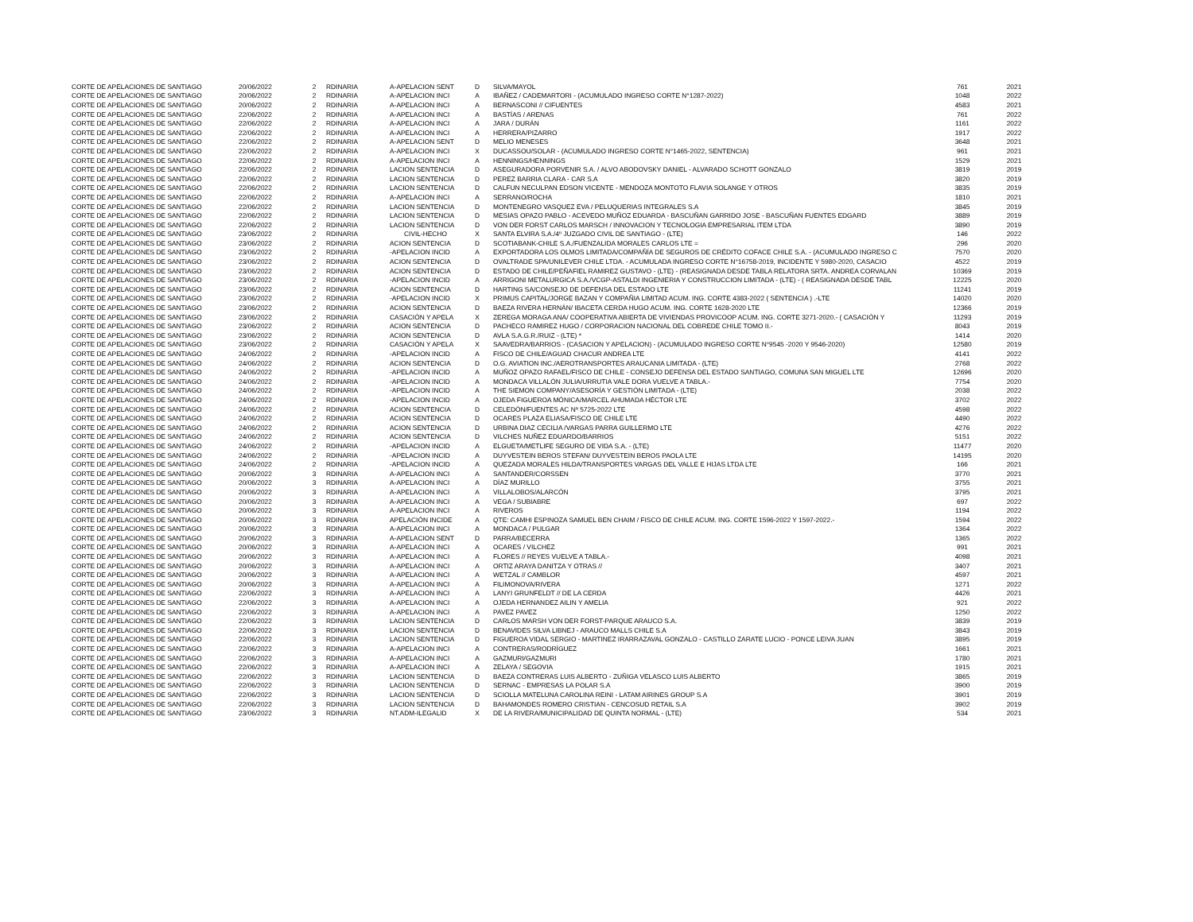| CORTE DE APELACIONES DE SANTIAGO | 20/06/2022 | 2 | RDINARIA | A-APELACION SENT | D | SILVA/MAYOL | 761 | 2021 |
| CORTE DE APELACIONES DE SANTIAGO | 20/06/2022 | 2 | RDINARIA | A-APELACION INCI | A | IBAÑEZ / CADEMARTORI - (ACUMULADO INGRESO CORTE N°1287-2022) | 1048 | 2022 |
| CORTE DE APELACIONES DE SANTIAGO | 20/06/2022 | 2 | RDINARIA | A-APELACION INCI | A | BERNASCONI // CIFUENTES | 4583 | 2021 |
| CORTE DE APELACIONES DE SANTIAGO | 22/06/2022 | 2 | RDINARIA | A-APELACION INCI | A | BASTÍAS / ARENAS | 761 | 2022 |
| CORTE DE APELACIONES DE SANTIAGO | 22/06/2022 | 2 | RDINARIA | A-APELACION INCI | A | JARA / DURÁN | 1161 | 2022 |
| CORTE DE APELACIONES DE SANTIAGO | 22/06/2022 | 2 | RDINARIA | A-APELACION INCI | A | HERRERA/PIZARRO | 1917 | 2022 |
| CORTE DE APELACIONES DE SANTIAGO | 22/06/2022 | 2 | RDINARIA | A-APELACION SENT | D | MELIO MENESES | 3648 | 2021 |
| CORTE DE APELACIONES DE SANTIAGO | 22/06/2022 | 2 | RDINARIA | A-APELACION INCI | X | DUCASSOU/SOLAR - (ACUMULADO INGRESO CORTE N°1465-2022, SENTENCIA) | 961 | 2021 |
| CORTE DE APELACIONES DE SANTIAGO | 22/06/2022 | 2 | RDINARIA | A-APELACION INCI | A | HENNINGS/HENNINGS | 1529 | 2021 |
| CORTE DE APELACIONES DE SANTIAGO | 22/06/2022 | 2 | RDINARIA | LACION SENTENCIA | D | ASEGURADORA PORVENIR S.A. / ALVO ABODOVSKY DANIEL - ALVARADO SCHOTT GONZALO | 3819 | 2019 |
| CORTE DE APELACIONES DE SANTIAGO | 22/06/2022 | 2 | RDINARIA | LACION SENTENCIA | D | PEREZ BARRIA CLARA - CAR S.A | 3820 | 2019 |
| CORTE DE APELACIONES DE SANTIAGO | 22/06/2022 | 2 | RDINARIA | LACION SENTENCIA | D | CALFUN NECULPAN EDSON VICENTE - MENDOZA MONTOTO FLAVIA SOLANGE Y OTROS | 3835 | 2019 |
| CORTE DE APELACIONES DE SANTIAGO | 22/06/2022 | 2 | RDINARIA | A-APELACION INCI | A | SERRANO/ROCHA | 1810 | 2021 |
| CORTE DE APELACIONES DE SANTIAGO | 22/06/2022 | 2 | RDINARIA | LACION SENTENCIA | D | MONTENEGRO VASQUEZ EVA / PELUQUERIAS INTEGRALES S.A | 3845 | 2019 |
| CORTE DE APELACIONES DE SANTIAGO | 22/06/2022 | 2 | RDINARIA | LACION SENTENCIA | D | MESIAS OPAZO PABLO - ACEVEDO MUÑOZ EDUARDA - BASCUÑAN GARRIDO JOSE - BASCUÑAN FUENTES EDGARD | 3889 | 2019 |
| CORTE DE APELACIONES DE SANTIAGO | 22/06/2022 | 2 | RDINARIA | LACION SENTENCIA | D | VON DER FORST CARLOS MARSCH / INNOVACION Y TECNOLOGIA EMPRESARIAL ITEM LTDA | 3890 | 2019 |
| CORTE DE APELACIONES DE SANTIAGO | 23/06/2022 | 2 | RDINARIA | CIVIL-HECHO | X | SANTA ELVIRA S.A./4º JUZGADO CIVIL DE SANTIAGO - (LTE) | 146 | 2022 |
| CORTE DE APELACIONES DE SANTIAGO | 23/06/2022 | 2 | RDINARIA | ACION SENTENCIA | D | SCOTIABANK-CHILE S.A./FUENZALIDA MORALES CARLOS LTE = | 296 | 2020 |
| CORTE DE APELACIONES DE SANTIAGO | 23/06/2022 | 2 | RDINARIA | -APELACION INCID | A | EXPORTADORA LOS OLMOS LIMITADA/COMPAÑÍA DE SEGUROS DE CRÉDITO COFACE CHILE S.A. - (ACUMULADO INGRESO C | 7570 | 2020 |
| CORTE DE APELACIONES DE SANTIAGO | 23/06/2022 | 2 | RDINARIA | ACION SENTENCIA | D | OVALTRADE SPA/UNILEVER CHILE LTDA. - ACUMULADA INGRESO CORTE N°16758-2019, INCIDENTE Y 5980-2020, CASACIO | 4522 | 2019 |
| CORTE DE APELACIONES DE SANTIAGO | 23/06/2022 | 2 | RDINARIA | ACION SENTENCIA | D | ESTADO DE CHILE/PEÑAFIEL RAMIREZ GUSTAVO - (LTE) - (REASIGNADA DESDE TABLA RELATORA SRTA. ANDREA CORVALAN | 10369 | 2019 |
| CORTE DE APELACIONES DE SANTIAGO | 23/06/2022 | 2 | RDINARIA | -APELACION INCID | A | ARRIGONI METALURGICA S.A./VCGP-ASTALDI INGENIERIA Y CONSTRUCCION LIMITADA - (LTE) - ( REASIGNADA DESDE TABL | 12225 | 2020 |
| CORTE DE APELACIONES DE SANTIAGO | 23/06/2022 | 2 | RDINARIA | ACION SENTENCIA | D | HARTING SA/CONSEJO DE DEFENSA DEL ESTADO LTE | 11241 | 2019 |
| CORTE DE APELACIONES DE SANTIAGO | 23/06/2022 | 2 | RDINARIA | -APELACION INCID | X | PRIMUS CAPITAL/JORGE BAZAN Y COMPAÑIA LIMITAD ACUM. ING. CORTE 4383-2022 ( SENTENCIA ) .-LTE | 14020 | 2020 |
| CORTE DE APELACIONES DE SANTIAGO | 23/06/2022 | 2 | RDINARIA | ACION SENTENCIA | D | BAEZA RIVERA HERNÁN/ IBACETA CERDA HUGO ACUM. ING. CORTE 1628-2020 LTE | 12366 | 2019 |
| CORTE DE APELACIONES DE SANTIAGO | 23/06/2022 | 2 | RDINARIA | CASACIÓN Y APELA | X | ZEREGA MORAGA ANA/ COOPERATIVA ABIERTA DE VIVIENDAS PROVICOOP ACUM. ING. CORTE 3271-2020.- ( CASACIÓN Y | 11293 | 2019 |
| CORTE DE APELACIONES DE SANTIAGO | 23/06/2022 | 2 | RDINARIA | ACION SENTENCIA | D | PACHECO RAMIREZ HUGO / CORPORACION NACIONAL DEL COBREDE CHILE TOMO II.- | 8043 | 2019 |
| CORTE DE APELACIONES DE SANTIAGO | 23/06/2022 | 2 | RDINARIA | ACION SENTENCIA | D | AVLA S.A.G.R./RUIZ - (LTE) * | 1414 | 2020 |
| CORTE DE APELACIONES DE SANTIAGO | 23/06/2022 | 2 | RDINARIA | CASACIÓN Y APELA | X | SAAVEDRA/BARRIOS - (CASACION Y APELACION) - (ACUMULADO INGRESO CORTE N°9545 -2020 Y 9546-2020) | 12580 | 2019 |
| CORTE DE APELACIONES DE SANTIAGO | 24/06/2022 | 2 | RDINARIA | -APELACION INCID | A | FISCO DE CHILE/AGUAD CHACUR ANDREA LTE | 4141 | 2022 |
| CORTE DE APELACIONES DE SANTIAGO | 24/06/2022 | 2 | RDINARIA | ACION SENTENCIA | D | O.G. AVIATION INC./AEROTRANSPORTES ARAUCANIA LIMITADA - (LTE) | 2768 | 2022 |
| CORTE DE APELACIONES DE SANTIAGO | 24/06/2022 | 2 | RDINARIA | -APELACION INCID | A | MUÑOZ OPAZO RAFAEL/FISCO DE CHILE - CONSEJO DEFENSA DEL ESTADO SANTIAGO, COMUNA SAN MIGUEL LTE | 12696 | 2020 |
| CORTE DE APELACIONES DE SANTIAGO | 24/06/2022 | 2 | RDINARIA | -APELACION INCID | A | MONDACA VILLALÓN JULIA/URRUTIA VALE DORA VUELVE A TABLA.- | 7754 | 2020 |
| CORTE DE APELACIONES DE SANTIAGO | 24/06/2022 | 2 | RDINARIA | -APELACION INCID | A | THE SIEMON COMPANY/ASESORÍA Y GESTIÓN LIMITADA - (LTE) | 2038 | 2022 |
| CORTE DE APELACIONES DE SANTIAGO | 24/06/2022 | 2 | RDINARIA | -APELACION INCID | A | OJEDA FIGUEROA MÓNICA/MARCEL AHUMADA HÉCTOR LTE | 3702 | 2022 |
| CORTE DE APELACIONES DE SANTIAGO | 24/06/2022 | 2 | RDINARIA | ACION SENTENCIA | D | CELEDÓN/FUENTES AC Nª 5725-2022 LTE | 4598 | 2022 |
| CORTE DE APELACIONES DE SANTIAGO | 24/06/2022 | 2 | RDINARIA | ACION SENTENCIA | D | OCARES PLAZA ELIASA/FISCO DE CHILE LTE | 4490 | 2022 |
| CORTE DE APELACIONES DE SANTIAGO | 24/06/2022 | 2 | RDINARIA | ACION SENTENCIA | D | URBINA DIAZ CECILIA /VARGAS PARRA GUILLERMO LTE | 4276 | 2022 |
| CORTE DE APELACIONES DE SANTIAGO | 24/06/2022 | 2 | RDINARIA | ACION SENTENCIA | D | VILCHES NUÑEZ EDUARDO/BARRIOS | 5151 | 2022 |
| CORTE DE APELACIONES DE SANTIAGO | 24/06/2022 | 2 | RDINARIA | -APELACION INCID | A | ELGUETA/METLIFE SEGURO DE VIDA S.A. - (LTE) | 11477 | 2020 |
| CORTE DE APELACIONES DE SANTIAGO | 24/06/2022 | 2 | RDINARIA | -APELACION INCID | A | DUYVESTEIN BEROS STEFAN/ DUYVESTEIN BEROS PAOLA LTE | 14195 | 2020 |
| CORTE DE APELACIONES DE SANTIAGO | 24/06/2022 | 2 | RDINARIA | -APELACION INCID | A | QUEZADA MORALES HILDA/TRANSPORTES VARGAS DEL VALLE E HIJAS LTDA LTE | 166 | 2021 |
| CORTE DE APELACIONES DE SANTIAGO | 20/06/2022 | 3 | RDINARIA | A-APELACION INCI | A | SANTANDER/CORSSEN | 3770 | 2021 |
| CORTE DE APELACIONES DE SANTIAGO | 20/06/2022 | 3 | RDINARIA | A-APELACION INCI | A | DÍAZ MURILLO | 3755 | 2021 |
| CORTE DE APELACIONES DE SANTIAGO | 20/06/2022 | 3 | RDINARIA | A-APELACION INCI | A | VILLALOBOS/ALARCÓN | 3795 | 2021 |
| CORTE DE APELACIONES DE SANTIAGO | 20/06/2022 | 3 | RDINARIA | A-APELACION INCI | A | VEGA / SUBIABRE | 697 | 2022 |
| CORTE DE APELACIONES DE SANTIAGO | 20/06/2022 | 3 | RDINARIA | A-APELACION INCI | A | RIVEROS | 1194 | 2022 |
| CORTE DE APELACIONES DE SANTIAGO | 20/06/2022 | 3 | RDINARIA | APELACIÓN INCIDE | A | QTE: CAMHI ESPINOZA SAMUEL BEN CHAIM / FISCO DE CHILE ACUM. ING. CORTE 1596-2022 Y 1597-2022.- | 1594 | 2022 |
| CORTE DE APELACIONES DE SANTIAGO | 20/06/2022 | 3 | RDINARIA | A-APELACION INCI | A | MONDACA / PULGAR | 1364 | 2022 |
| CORTE DE APELACIONES DE SANTIAGO | 20/06/2022 | 3 | RDINARIA | A-APELACION SENT | D | PARRA/BECERRA | 1365 | 2022 |
| CORTE DE APELACIONES DE SANTIAGO | 20/06/2022 | 3 | RDINARIA | A-APELACION INCI | A | OCARES / VILCHEZ | 991 | 2021 |
| CORTE DE APELACIONES DE SANTIAGO | 20/06/2022 | 3 | RDINARIA | A-APELACION INCI | A | FLORES // REYES VUELVE A TABLA.- | 4098 | 2021 |
| CORTE DE APELACIONES DE SANTIAGO | 20/06/2022 | 3 | RDINARIA | A-APELACION INCI | A | ORTIZ ARAYA DANITZA Y OTRAS // | 3407 | 2021 |
| CORTE DE APELACIONES DE SANTIAGO | 20/06/2022 | 3 | RDINARIA | A-APELACION INCI | A | WETZAL // CAMBLOR | 4597 | 2021 |
| CORTE DE APELACIONES DE SANTIAGO | 20/06/2022 | 3 | RDINARIA | A-APELACION INCI | A | FILIMONOVA/RIVERA | 1271 | 2022 |
| CORTE DE APELACIONES DE SANTIAGO | 22/06/2022 | 3 | RDINARIA | A-APELACION INCI | A | LANYI GRUNFELDT // DE LA CERDA | 4426 | 2021 |
| CORTE DE APELACIONES DE SANTIAGO | 22/06/2022 | 3 | RDINARIA | A-APELACION INCI | A | OJEDA HERNANDEZ AILIN Y AMELIA | 921 | 2022 |
| CORTE DE APELACIONES DE SANTIAGO | 22/06/2022 | 3 | RDINARIA | A-APELACION INCI | A | PAVEZ PAVEZ | 1250 | 2022 |
| CORTE DE APELACIONES DE SANTIAGO | 22/06/2022 | 3 | RDINARIA | LACION SENTENCIA | D | CARLOS MARSH VON DER FORST-PARQUE ARAUCO S.A. | 3839 | 2019 |
| CORTE DE APELACIONES DE SANTIAGO | 22/06/2022 | 3 | RDINARIA | LACION SENTENCIA | D | BENAVIDES SILVA LIBNEJ - ARAUCO MALLS CHILE S.A | 3843 | 2019 |
| CORTE DE APELACIONES DE SANTIAGO | 22/06/2022 | 3 | RDINARIA | LACION SENTENCIA | D | FIGUEROA VIDAL SERGIO - MARTINEZ IRARRAZAVAL GONZALO - CASTILLO ZARATE LUCIO - PONCE LEIVA JUAN | 3895 | 2019 |
| CORTE DE APELACIONES DE SANTIAGO | 22/06/2022 | 3 | RDINARIA | A-APELACION INCI | A | CONTRERAS/RODRÍGUEZ | 1661 | 2021 |
| CORTE DE APELACIONES DE SANTIAGO | 22/06/2022 | 3 | RDINARIA | A-APELACION INCI | A | GAZMURI/GAZMURI | 1780 | 2021 |
| CORTE DE APELACIONES DE SANTIAGO | 22/06/2022 | 3 | RDINARIA | A-APELACION INCI | A | ZELAYA / SEGOVIA | 1915 | 2021 |
| CORTE DE APELACIONES DE SANTIAGO | 22/06/2022 | 3 | RDINARIA | LACION SENTENCIA | D | BAEZA CONTRERAS LUIS ALBERTO - ZUÑIGA VELASCO LUIS ALBERTO | 3865 | 2019 |
| CORTE DE APELACIONES DE SANTIAGO | 22/06/2022 | 3 | RDINARIA | LACION SENTENCIA | D | SERNAC - EMPRESAS LA POLAR S.A | 3900 | 2019 |
| CORTE DE APELACIONES DE SANTIAGO | 22/06/2022 | 3 | RDINARIA | LACION SENTENCIA | D | SCIOLLA MATELUNA CAROLINA REINI - LATAM AIRINES GROUP S.A | 3901 | 2019 |
| CORTE DE APELACIONES DE SANTIAGO | 22/06/2022 | 3 | RDINARIA | LACION SENTENCIA | D | BAHAMONDES ROMERO CRISTIAN - CENCOSUD RETAIL S.A | 3902 | 2019 |
| CORTE DE APELACIONES DE SANTIAGO | 23/06/2022 | 3 | RDINARIA | NT.ADM-ILEGALID | X | DE LA RIVERA/MUNICIPALIDAD DE QUINTA NORMAL - (LTE) | 534 | 2021 |